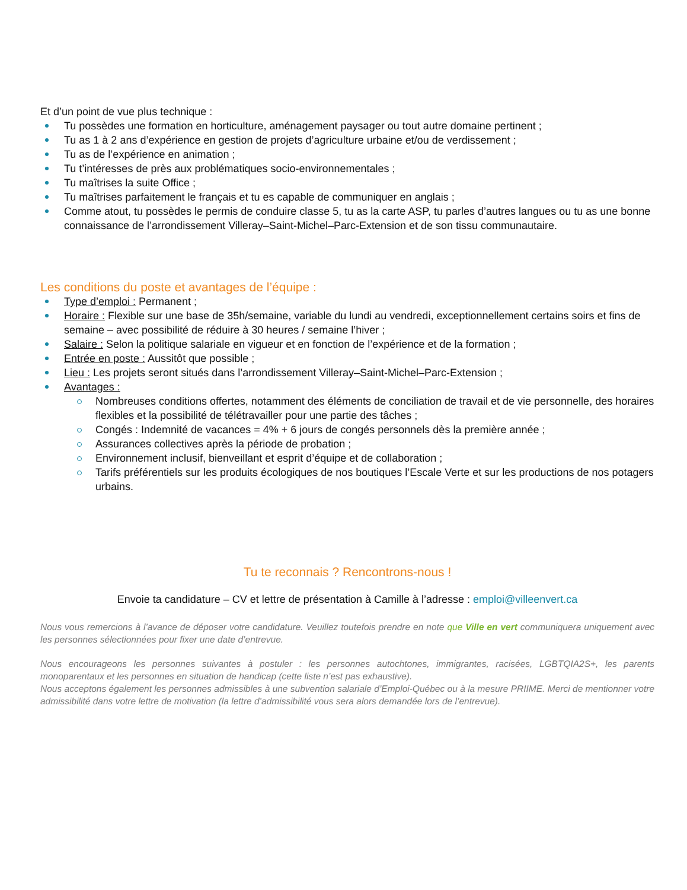Et d’un point de vue plus technique :
Tu possèdes une formation en horticulture, aménagement paysager ou tout autre domaine pertinent ;
Tu as 1 à 2 ans d’expérience en gestion de projets d’agriculture urbaine et/ou de verdissement ;
Tu as de l’expérience en animation ;
Tu t’intéresses de près aux problématiques socio-environnementales ;
Tu maîtrises la suite Office ;
Tu maîtrises parfaitement le français et tu es capable de communiquer en anglais ;
Comme atout, tu possèdes le permis de conduire classe 5, tu as la carte ASP, tu parles d’autres langues ou tu as une bonne connaissance de l’arrondissement Villeray–Saint-Michel–Parc-Extension et de son tissu communautaire.
Les conditions du poste et avantages de l’équipe :
Type d’emploi : Permanent ;
Horaire : Flexible sur une base de 35h/semaine, variable du lundi au vendredi, exceptionnellement certains soirs et fins de semaine – avec possibilité de réduire à 30 heures / semaine l’hiver ;
Salaire : Selon la politique salariale en vigueur et en fonction de l’expérience et de la formation ;
Entrée en poste : Aussitôt que possible ;
Lieu : Les projets seront situés dans l’arrondissement Villeray–Saint-Michel–Parc-Extension ;
Avantages :
Nombreuses conditions offertes, notamment des éléments de conciliation de travail et de vie personnelle, des horaires flexibles et la possibilité de télétravailler pour une partie des tâches ;
Congés : Indemnité de vacances = 4% + 6 jours de congés personnels dès la première année ;
Assurances collectives après la période de probation ;
Environnement inclusif, bienveillant et esprit d’équipe et de collaboration ;
Tarifs préférentiels sur les produits écologiques de nos boutiques l’Escale Verte et sur les productions de nos potagers urbains.
Tu te reconnais ? Rencontrons-nous !
Envoie ta candidature – CV et lettre de présentation à Camille à l’adresse : emploi@villeenvert.ca
Nous vous remercions à l’avance de déposer votre candidature. Veuillez toutefois prendre en note que Ville en vert communiquera uniquement avec les personnes sélectionnées pour fixer une date d’entrevue.
Nous encourageons les personnes suivantes à postuler : les personnes autochtones, immigrantes, racisées, LGBTQIA2S+, les parents monoparentaux et les personnes en situation de handicap (cette liste n’est pas exhaustive).
Nous acceptons également les personnes admissibles à une subvention salariale d’Emploi-Québec ou à la mesure PRIIME. Merci de mentionner votre admissibilité dans votre lettre de motivation (la lettre d’admissibilité vous sera alors demandée lors de l’entrevue).